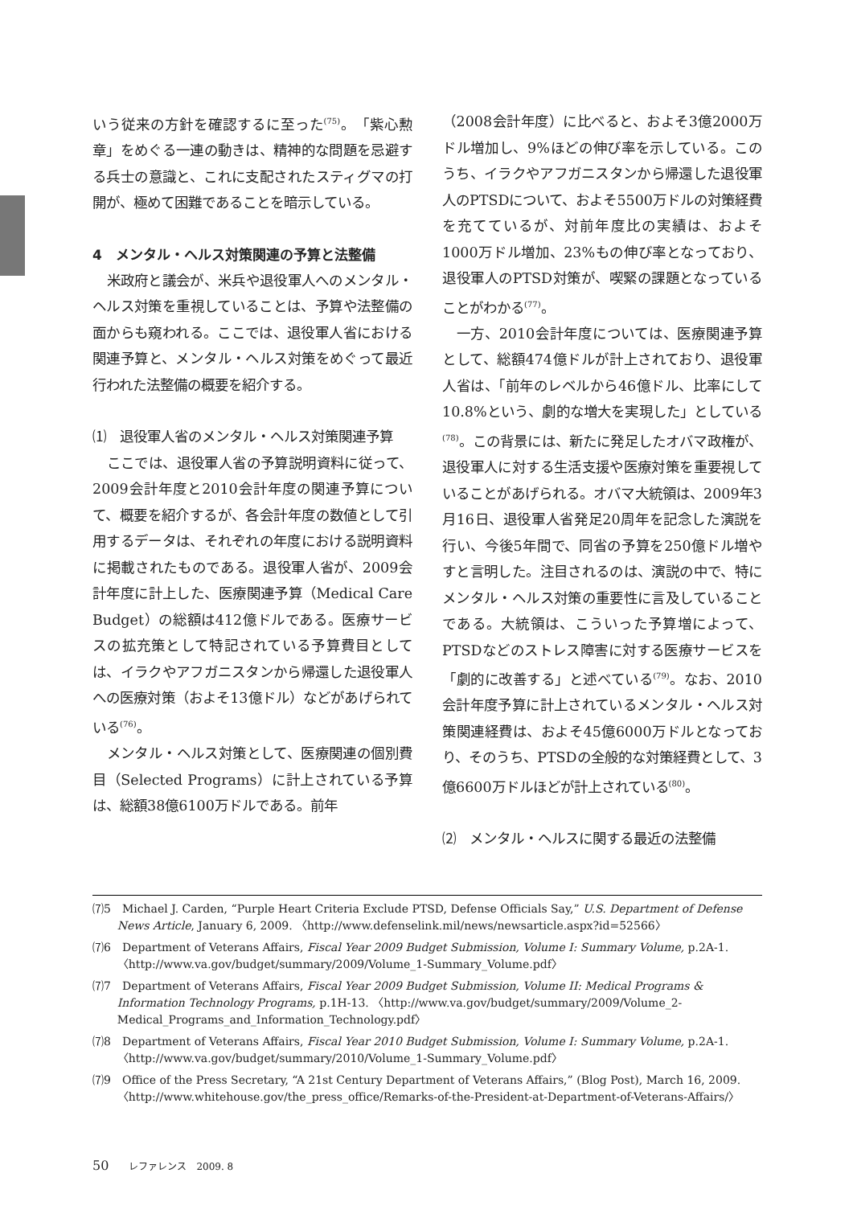いう従来の方針を確認するに至った<sup>(75)</sup>。「紫心勲章」をめぐる一連の動きは、精神的な問題を忌避する兵士の意識と、これに支配されたスティグマの打開が、極めて困難であることを暗示している。
4　メンタル・ヘルス対策関連の予算と法整備
米政府と議会が、米兵や退役軍人へのメンタル・ヘルス対策を重視していることは、予算や法整備の面からも窺われる。ここでは、退役軍人省における関連予算と、メンタル・ヘルス対策をめぐって最近行われた法整備の概要を紹介する。
⑴　退役軍人省のメンタル・ヘルス対策関連予算
ここでは、退役軍人省の予算説明資料に従って、2009会計年度と2010会計年度の関連予算について、概要を紹介するが、各会計年度の数値として引用するデータは、それぞれの年度における説明資料に掲載されたものである。退役軍人省が、2009会計年度に計上した、医療関連予算（Medical Care Budget）の総額は412億ドルである。医療サービスの拡充策として特記されている予算費目としては、イラクやアフガニスタンから帰還した退役軍人への医療対策（およそ13億ドル）などがあげられている<sup>(76)</sup>。
メンタル・ヘルス対策として、医療関連の個別費目（Selected Programs）に計上されている予算は、総額38億6100万ドルである。前年
（2008会計年度）に比べると、およそ3億2000万ドル増加し、9%ほどの伸び率を示している。このうち、イラクやアフガニスタンから帰還した退役軍人のPTSDについて、およそ5500万ドルの対策経費を充てているが、対前年度比の実績は、およそ1000万ドル増加、23%もの伸び率となっており、退役軍人のPTSD対策が、喫緊の課題となっていることがわかる<sup>(77)</sup>。
一方、2010会計年度については、医療関連予算として、総額474億ドルが計上されており、退役軍人省は、「前年のレベルから46億ドル、比率にして10.8%という、劇的な増大を実現した」としている<sup>(78)</sup>。この背景には、新たに発足したオバマ政権が、退役軍人に対する生活支援や医療対策を重要視していることがあげられる。オバマ大統領は、2009年3月16日、退役軍人省発足20周年を記念した演説を行い、今後5年間で、同省の予算を250億ドル増やすと言明した。注目されるのは、演説の中で、特にメンタル・ヘルス対策の重要性に言及していることである。大統領は、こういった予算増によって、PTSDなどのストレス障害に対する医療サービスを「劇的に改善する」と述べている<sup>(79)</sup>。なお、2010会計年度予算に計上されているメンタル・ヘルス対策関連経費は、およそ45億6000万ドルとなっており、そのうち、PTSDの全般的な対策経費として、3億6600万ドルほどが計上されている<sup>(80)</sup>。
⑵　メンタル・ヘルスに関する最近の法整備
⑺5　Michael J. Carden, “Purple Heart Criteria Exclude PTSD, Defense Officials Say,” U.S. Department of Defense News Article, January 6, 2009. 〈http://www.defenselink.mil/news/newsarticle.aspx?id=52566〉
⑺6　Department of Veterans Affairs, Fiscal Year 2009 Budget Submission, Volume I: Summary Volume, p.2A-1. 〈http://www.va.gov/budget/summary/2009/Volume_1-Summary_Volume.pdf〉
⑺7　Department of Veterans Affairs, Fiscal Year 2009 Budget Submission, Volume II: Medical Programs & Information Technology Programs, p.1H-13. 〈http://www.va.gov/budget/summary/2009/Volume_2-Medical_Programs_and_Information_Technology.pdf〉
⑺8　Department of Veterans Affairs, Fiscal Year 2010 Budget Submission, Volume I: Summary Volume, p.2A-1. 〈http://www.va.gov/budget/summary/2010/Volume_1-Summary_Volume.pdf〉
⑺9　Office of the Press Secretary, “A 21st Century Department of Veterans Affairs,” (Blog Post), March 16, 2009. 〈http://www.whitehouse.gov/the_press_office/Remarks-of-the-President-at-Department-of-Veterans-Affairs/〉
50 レファレンス　2009. 8